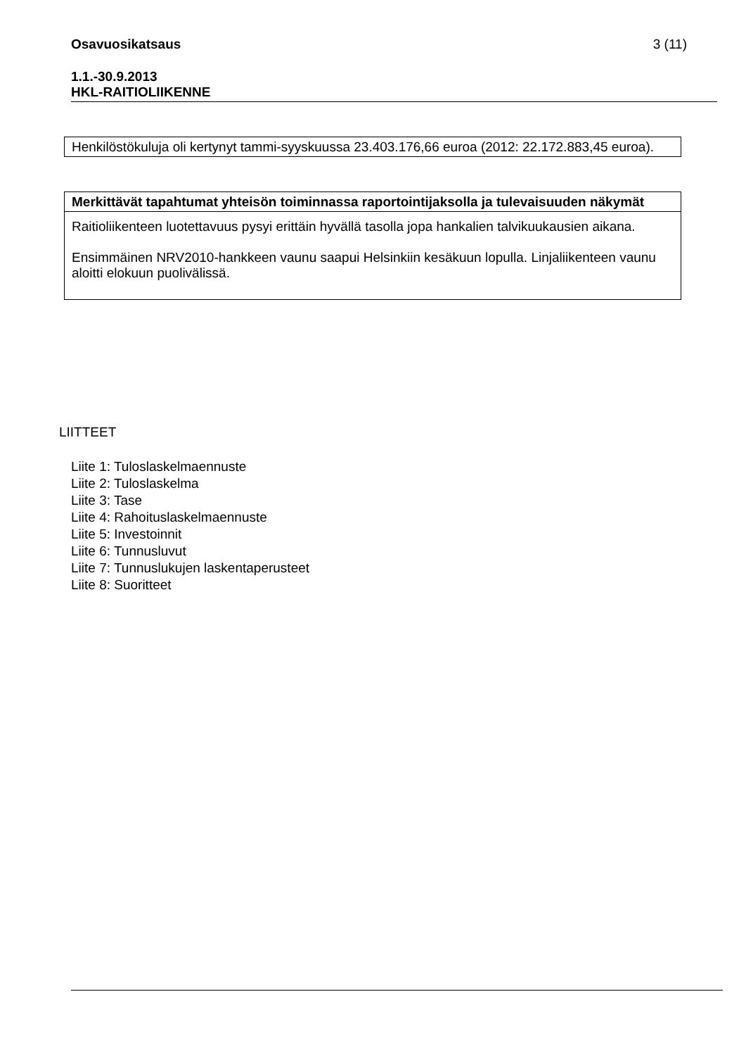Osavuosikatsaus
3 (11)
1.1.-30.9.2013
HKL-RAITIOLIIKENNE
Henkilöstökuluja oli kertynyt tammi-syyskuussa 23.403.176,66 euroa (2012: 22.172.883,45 euroa).
Merkittävät tapahtumat yhteisön toiminnassa raportointijaksolla ja tulevaisuuden näkymät
Raitioliikenteen luotettavuus pysyi erittäin hyvällä tasolla jopa hankalien talvikuukausien aikana.
Ensimmäinen NRV2010-hankkeen vaunu saapui Helsinkiin kesäkuun lopulla. Linjaliikenteen vaunu aloitti elokuun puolivälissä.
LIITTEET
Liite 1: Tuloslaskelmaennuste
Liite 2: Tuloslaskelma
Liite 3: Tase
Liite 4: Rahoituslaskelmaennuste
Liite 5: Investoinnit
Liite 6: Tunnusluvut
Liite 7: Tunnuslukujen laskentaperusteet
Liite 8: Suoritteet